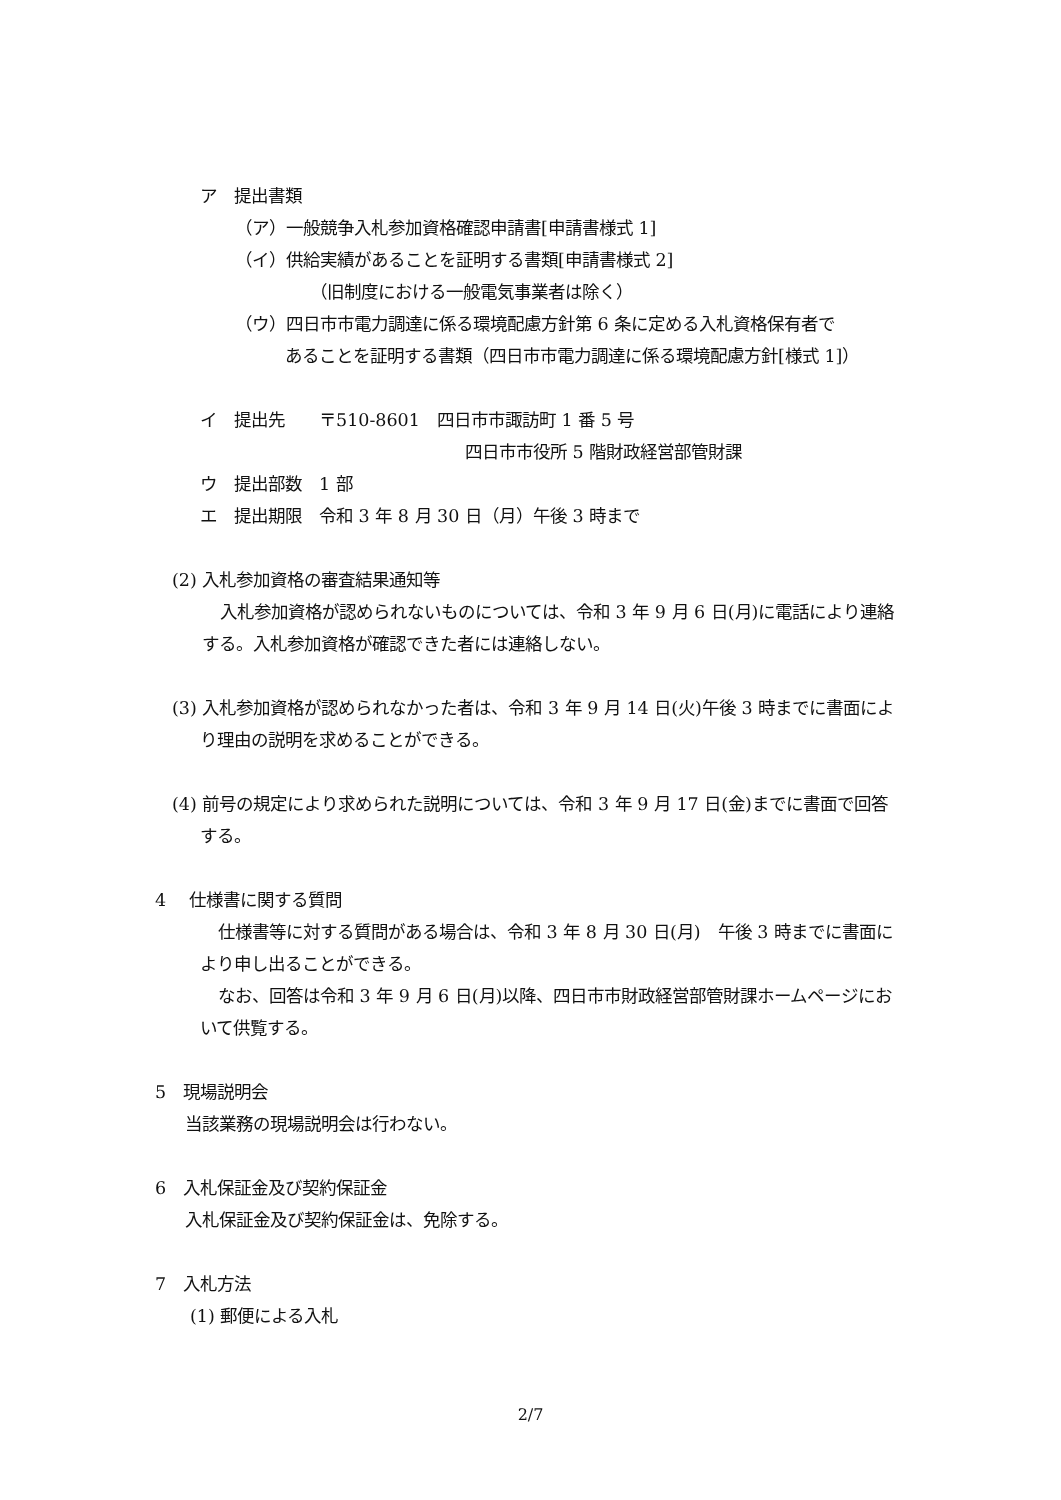ア　提出書類
（ア）一般競争入札参加資格確認申請書[申請書様式 1]
（イ）供給実績があることを証明する書類[申請書様式 2]
（旧制度における一般電気事業者は除く）
（ウ）四日市市電力調達に係る環境配慮方針第 6 条に定める入札資格保有者で
あることを証明する書類（四日市市電力調達に係る環境配慮方針[様式 1]）
イ　提出先　　〒510-8601　四日市市諏訪町 1 番 5 号
四日市市役所 5 階財政経営部管財課
ウ　提出部数　1 部
エ　提出期限　令和 3 年 8 月 30 日（月）午後 3 時まで
(2) 入札参加資格の審査結果通知等
入札参加資格が認められないものについては、令和 3 年 9 月 6 日(月)に電話により連絡する。入札参加資格が確認できた者には連絡しない。
(3) 入札参加資格が認められなかった者は、令和 3 年 9 月 14 日(火)午後 3 時までに書面により理由の説明を求めることができる。
(4) 前号の規定により求められた説明については、令和 3 年 9 月 17 日(金)までに書面で回答する。
4　 仕様書に関する質問
仕様書等に対する質問がある場合は、令和 3 年 8 月 30 日(月)　午後 3 時までに書面により申し出ることができる。
なお、回答は令和 3 年 9 月 6 日(月)以降、四日市市財政経営部管財課ホームページにおいて供覧する。
5　現場説明会
当該業務の現場説明会は行わない。
6　入札保証金及び契約保証金
入札保証金及び契約保証金は、免除する。
7　入札方法
(1) 郵便による入札
2/7